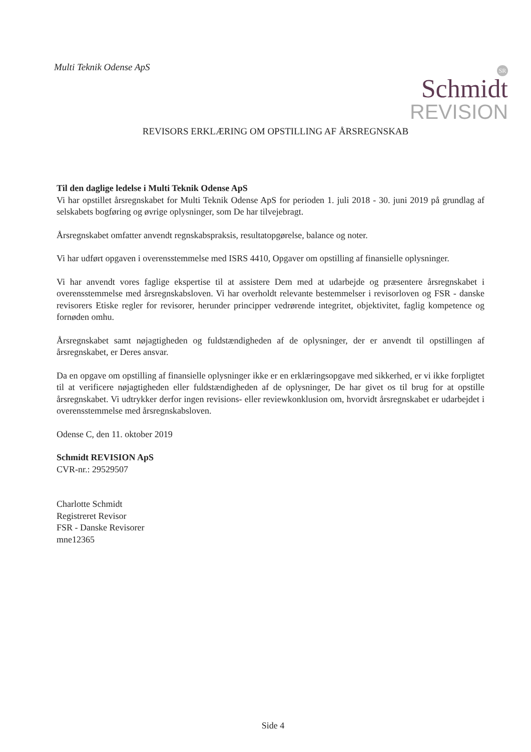Multi Teknik Odense ApS
SR
Schmidt
REVISION
REVISORS ERKLÆRING OM OPSTILLING AF ÅRSREGNSKAB
Til den daglige ledelse i Multi Teknik Odense ApS
Vi har opstillet årsregnskabet for Multi Teknik Odense ApS for perioden 1. juli 2018 - 30. juni 2019 på grundlag af selskabets bogføring og øvrige oplysninger, som De har tilvejebragt.
Årsregnskabet omfatter anvendt regnskabspraksis, resultatopgørelse, balance og noter.
Vi har udført opgaven i overensstemmelse med ISRS 4410, Opgaver om opstilling af finansielle oplysninger.
Vi har anvendt vores faglige ekspertise til at assistere Dem med at udarbejde og præsentere årsregnskabet i overensstemmelse med årsregnskabsloven. Vi har overholdt relevante bestemmelser i revisorloven og FSR - danske revisorers Etiske regler for revisorer, herunder principper vedrørende integritet, objektivitet, faglig kompetence og fornøden omhu.
Årsregnskabet samt nøjagtigheden og fuldstændigheden af de oplysninger, der er anvendt til opstillingen af årsregnskabet, er Deres ansvar.
Da en opgave om opstilling af finansielle oplysninger ikke er en erklæringsopgave med sikkerhed, er vi ikke forpligtet til at verificere nøjagtigheden eller fuldstændigheden af de oplysninger, De har givet os til brug for at opstille årsregnskabet. Vi udtrykker derfor ingen revisions- eller reviewkonklusion om, hvorvidt årsregnskabet er udarbejdet i overensstemmelse med årsregnskabsloven.
Odense C, den 11. oktober 2019
Schmidt REVISION ApS
CVR-nr.: 29529507
Charlotte Schmidt
Registreret Revisor
FSR - Danske Revisorer
mne12365
Side 4